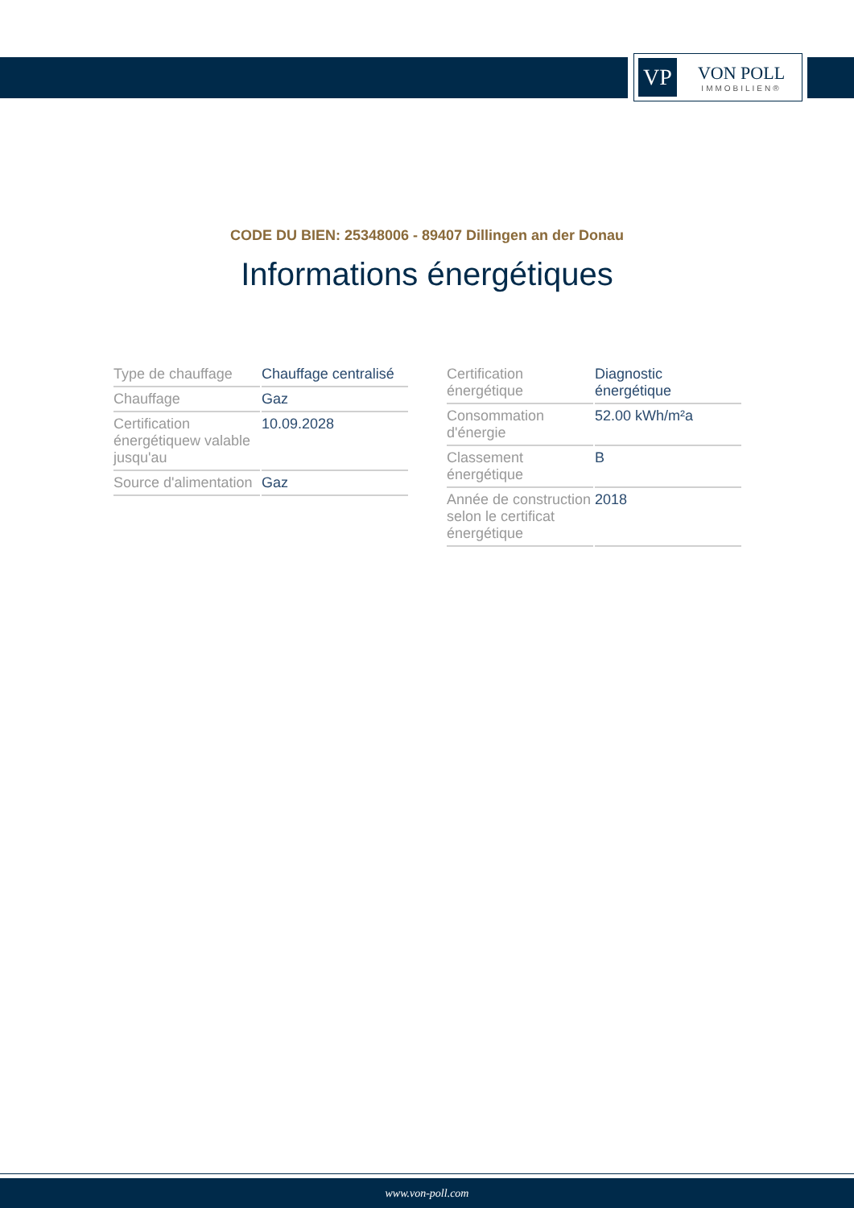VP
VON POLL
IMMOBILIEN®
CODE DU BIEN: 25348006 - 89407 Dillingen an der Donau
Informations énergétiques
| Type de chauffage | Chauffage centralisé |
| Chauffage | Gaz |
| Certification énergétiquew valable jusqu'au | 10.09.2028 |
| Source d'alimentation | Gaz |
| Certification énergétique | Diagnostic énergétique |
| Consommation d'énergie | 52.00 kWh/m²a |
| Classement énergétique | B |
| Année de construction selon le certificat énergétique | 2018 |
www.von-poll.com